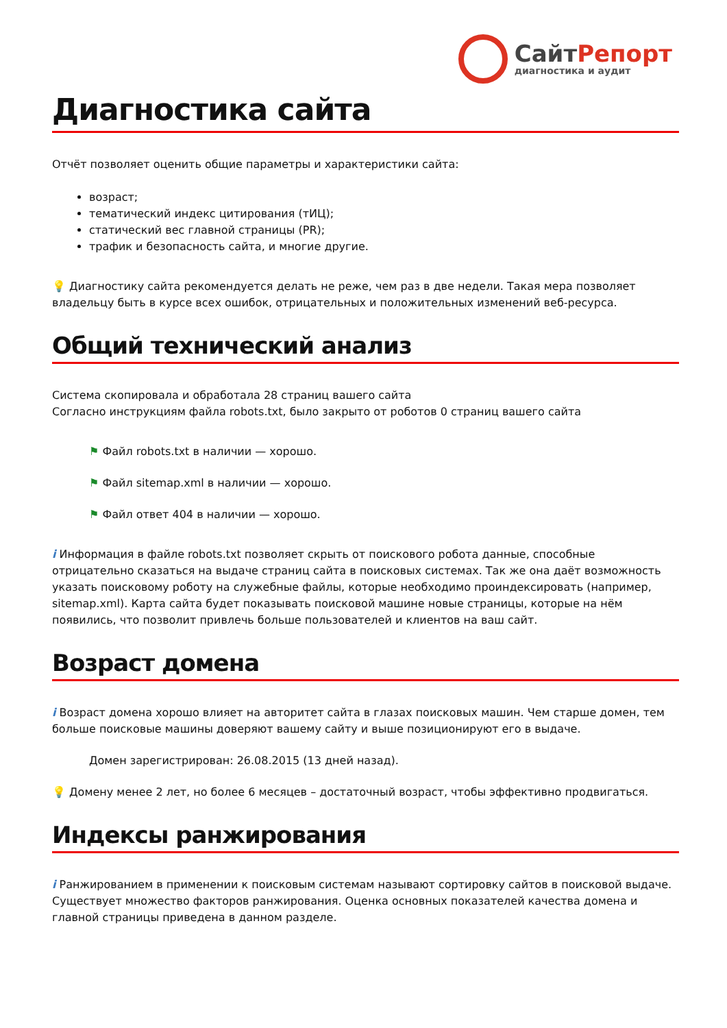СайтРепорт
диагностика и аудит
Диагностика сайта
Отчёт позволяет оценить общие параметры и характеристики сайта:
возраст;
тематический индекс цитирования (тИЦ);
статический вес главной страницы (PR);
трафик и безопасность сайта, и многие другие.
💡 Диагностику сайта рекомендуется делать не реже, чем раз в две недели. Такая мера позволяет владельцу быть в курсе всех ошибок, отрицательных и положительных изменений веб-ресурса.
Общий технический анализ
Система скопировала и обработала 28 страниц вашего сайта
Согласно инструкциям файла robots.txt, было закрыто от роботов 0 страниц вашего сайта
⚑ Файл robots.txt в наличии — хорошо.
⚑ Файл sitemap.xml в наличии — хорошо.
⚑ Файл ответ 404 в наличии — хорошо.
i Информация в файле robots.txt позволяет скрыть от поискового робота данные, способные отрицательно сказаться на выдаче страниц сайта в поисковых системах. Так же она даёт возможность указать поисковому роботу на служебные файлы, которые необходимо проиндексировать (например, sitemap.xml). Карта сайта будет показывать поисковой машине новые страницы, которые на нём появились, что позволит привлечь больше пользователей и клиентов на ваш сайт.
Возраст домена
i Возраст домена хорошо влияет на авторитет сайта в глазах поисковых машин. Чем старше домен, тем больше поисковые машины доверяют вашему сайту и выше позиционируют его в выдаче.
Домен зарегистрирован: 26.08.2015 (13 дней назад).
💡 Домену менее 2 лет, но более 6 месяцев – достаточный возраст, чтобы эффективно продвигаться.
Индексы ранжирования
i Ранжированием в применении к поисковым системам называют сортировку сайтов в поисковой выдаче. Существует множество факторов ранжирования. Оценка основных показателей качества домена и главной страницы приведена в данном разделе.